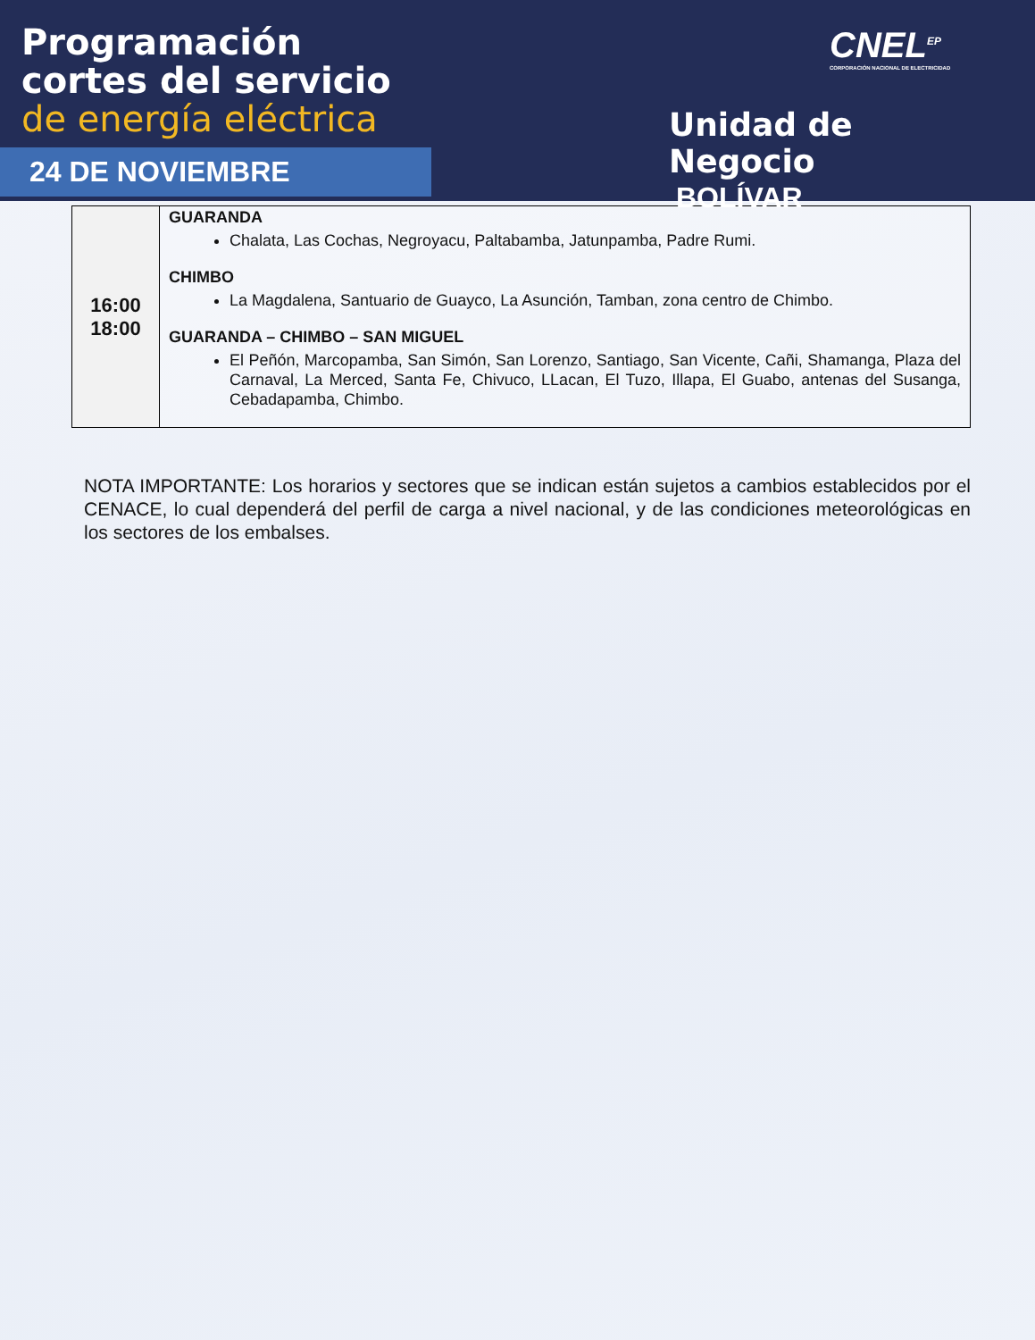Programación
cortes del servicio
de energía eléctrica
24 DE NOVIEMBRE
CNEL<sup>EP</sup>
CORPORACIÓN NACIONAL DE ELECTRICIDAD
Unidad de Negocio
BOLÍVAR
| 16:00 18:00 | GUARANDA Chalata, Las Cochas, Negroyacu, Paltabamba, Jatunpamba, Padre Rumi. CHIMBO La Magdalena, Santuario de Guayco, La Asunción, Tamban, zona centro de Chimbo. GUARANDA – CHIMBO – SAN MIGUEL El Peñón, Marcopamba, San Simón, San Lorenzo, Santiago, San Vicente, Cañi, Shamanga, Plaza del Carnaval, La Merced, Santa Fe, Chivuco, LLacan, El Tuzo, Illapa, El Guabo, antenas del Susanga, Cebadapamba, Chimbo. |
NOTA IMPORTANTE: Los horarios y sectores que se indican están sujetos a cambios establecidos por el CENACE, lo cual dependerá del perfil de carga a nivel nacional, y de las condiciones meteorológicas en los sectores de los embalses.